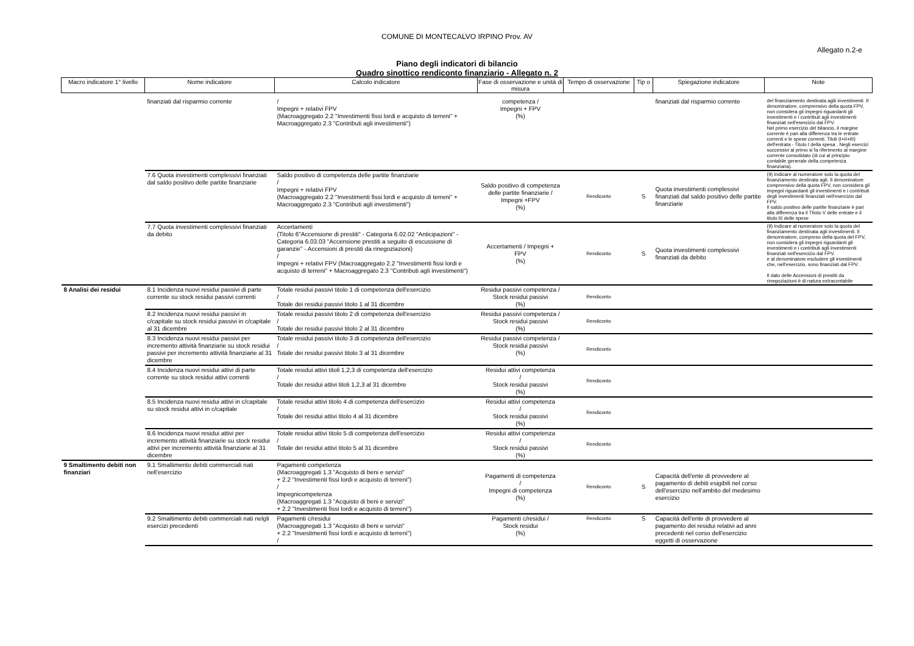COMUNE DI MONTECALVO IRPINO Prov. AV
Allegato n.2-e
Piano degli indicatori di bilancio
Quadro sinottico rendiconto finanziario - Allegato n. 2
| Macro indicatore 1° livello | Nome indicatore | Calcolo indicatore | Fase di osservazione e unità di misura | Tempo di osservazione | Tip o | Spiegazione indicatore | Note |
| --- | --- | --- | --- | --- | --- | --- | --- |
| | finanziati dal risparmio corrente | / Impegni + relativi FPV (Macroaggregato 2.2 "Investimenti fissi lordi e acquisto di terreni" + Macroaggregato 2.3 "Contributi agli investimenti") | competenza / Impegni + FPV (%) | | | finanziati dal risparmio corrente | del finanziamento destinata aglii investimenti. Il denominatore, comprensivo della quota FPV, non considera gli impegni riguardanti gli investimenti e i contributi agli investimenti finanziati nell'esercizio dal FPV. Nel primo esercizio del bilancio, il margine corrente è pari alla differenza tra le entrate correnti e le spese correnti. Titoli (I+II+III) dell'entrata - Titolo I della spesa . Negli esercizi successivi al primo si fa riferimento al margine corrente consolidato (di cui al principio contabile generale della competenza finanziaria). |
| | 7.6 Quota investimenti complessivi finanziati dal saldo positivo delle partite finanziarie | Saldo positivo di competenza delle partite finanziarie / Impegni + relativi FPV (Macroaggregato 2.2 "Investimenti fissi lordi e acquisto di terreni" + Macroaggregato 2.3 "Contributi agli investimenti") | Saldo positivo di competenza delle partite finanziarie / Impegni +FPV (%) | Rendiconto | S | Quota investimenti complessivi finanziati dal saldo positivo delle partite finanziarie | (9) Indicare al numeratore solo la quota del finanziamento destinata agli. Il denominatore comprensivo della quota FPV, non considera gli impegni riguardanti gli investimenti e i contributi degli investimenti finanziati nell'esercizio dal FPV. Il saldo positivo delle partite finanziarie è pari alla differenza tra il TItolo V delle entrate e il titolo III delle spese |
| | 7.7 Quota investimenti complessivi finanziati da debito | Accertamenti (Titolo 6"Accensione di prestiti" - Categoria 6.02.02 "Anticipazioni" - Categoria 6.03.03 "Accensione prestiti a seguito di escussione di garanzie" - Accensioni di prestiti da rinegoziazioni) / Impegni + relativi FPV (Macroaggregato 2.2 "Investimenti fissi lordi e acquisto di terreni" + Macroaggregato 2.3 "Contributi agli investimenti") | Accertamenti / Impegni + FPV (%) | Rendiconto | S | Quota investimenti complessivi finanziati da debito | (9) Indicare al numeratore solo la quota del finanziamento destinata agli investimenti. Il denominatore, compreso della quota del FPV, non considera gli impegni riguardanti gli investimenti e i contributi agli investimenti finanziati nell'esercizio dal FPV. e al denominatore escludere gli investimenti che, nell'esercizio, sono finanziati dal FPV. Il dato delle Accensioni di prestiti da rinegoziazioni è di natura extracontabile |
| 8 Analisi dei residui | 8.1 Incidenza nuovi residui passivi di parte corrente su stock residui passivi correnti | Totale residui passivi titolo 1 di competenza dell'esercizio / Totale dei residui passivi titolo 1 al 31 dicembre | Residui passivi competenza / Stock residui passivi (%) | Rendiconto | | | |
| | 8.2 Incidenza nuovi residui passivi in c/capitale su stock residui passivi in c/capitale al 31 dicembre | Totale residui passivi titolo 2 di competenza dell'esercizio / Totale dei residui passivi titolo 2 al 31 dicembre | Residui passivi competenza / Stock residui passivi (%) | Rendiconto | | | |
| | 8.3 Incidenza nuovi residui passivi per incremento attività finanziarie su stock residui passivi per incremento attività finanziarie al 31 dicembre | Totale residui passivi titolo 3 di competenza dell'esercizio / Totale dei residui passivi titolo 3 al 31 dicembre | Residui passivi competenza / Stock residui passivi (%) | Rendiconto | | | |
| | 8.4 Incidenza nuovi residui attivi di parte corrente su stock residui attivi correnti | Totale residui attivi titoli 1,2,3 di competenza dell'esercizio / Totale dei residui attivi titoli 1,2,3 al 31 dicembre | Residui attivi competenza / Stock residui passivi (%) | Rendiconto | | | |
| | 8.5 Incidenza nuovi residui attivi in c/capitale su stock residui attivi in c/capitale | Totale residui attivi titolo 4 di competenza dell'esercizio / Totale dei residui attivi titolo 4 al 31 dicembre | Residui attivi competenza / Stock residui passivi (%) | Rendiconto | | | |
| | 8.6 Incidenza nuovi residui attivi per incremento attività finanziarie su stock residui attivi per incremento attività finanziarie al 31 dicembre | Totale residui attivi titolo 5 di competenza dell'esercizio / Totale dei residui attivi titolo 5 al 31 dicembre | Residui attivi competenza / Stock residui passivi (%) | Rendiconto | | | |
| 9 Smaltimento debiti non finanziari | 9.1 Smaltimento debiti commerciali nati nell'esercizio | Pagamenti competenza (Macroaggregati 1.3 "Acquisto di beni e servizi" + 2.2 "Investimenti fissi lordi e acquisto di terreni") / Impegnicompetenza (Macroaggregati 1.3 "Acquisto di beni e servizi" + 2.2 "Investimenti fissi lordi e acquisto di terreni") | Pagamenti di competenza / Impegni di competenza (%) | Rendiconto | S | Capacità dell'ente di provvedere al pagamento di debiti esigibili nel corso dell'esercizio nell'ambito del medesimo esercizio | |
| | 9.2 Smaltimento debiti commerciali nati nelgli esercizi precedenti | Pagamenti c/residui (Macroaggregati 1.3 "Acquisto di beni e servizi" + 2.2 "Investimenti fissi lordi e acquisto di terreni") / | Pagamenti c/residui / Stock residui (%) | Rendiconto | S | Capacità dell'ente di provvedere al pagamento dei residui relativi ad anni precedenti nel corso dell'esercizio eggetti di osservazione | |